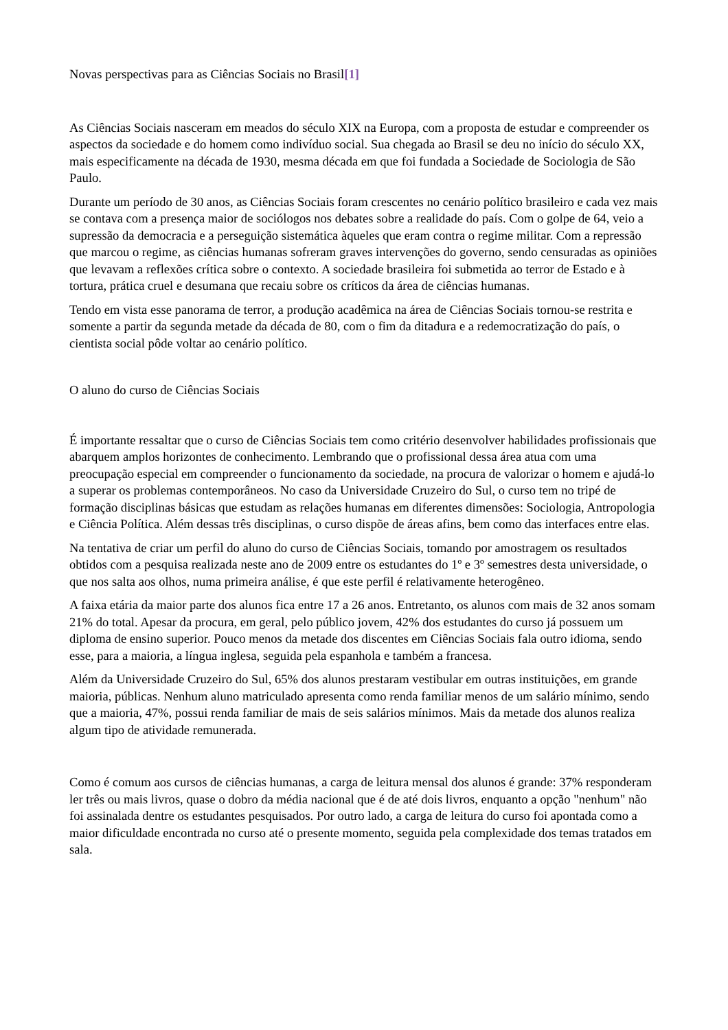Novas perspectivas para as Ciências Sociais no Brasil[1]
As Ciências Sociais nasceram em meados do século XIX na Europa, com a proposta de estudar e compreender os aspectos da sociedade e do homem como indivíduo social. Sua chegada ao Brasil se deu no início do século XX, mais especificamente na década de 1930, mesma década em que foi fundada a Sociedade de Sociologia de São Paulo.
Durante um período de 30 anos, as Ciências Sociais foram crescentes no cenário político brasileiro e cada vez mais se contava com a presença maior de sociólogos nos debates sobre a realidade do país. Com o golpe de 64, veio a supressão da democracia e a perseguição sistemática àqueles que eram contra o regime militar. Com a repressão que marcou o regime, as ciências humanas sofreram graves intervenções do governo, sendo censuradas as opiniões que levavam a reflexões crítica sobre o contexto. A sociedade brasileira foi submetida ao terror de Estado e à tortura, prática cruel e desumana que recaiu sobre os críticos da área de ciências humanas.
Tendo em vista esse panorama de terror, a produção acadêmica na área de Ciências Sociais tornou-se restrita e somente a partir da segunda metade da década de 80, com o fim da ditadura e a redemocratização do país, o cientista social pôde voltar ao cenário político.
O aluno do curso de Ciências Sociais
É importante ressaltar que o curso de Ciências Sociais tem como critério desenvolver habilidades profissionais que abarquem amplos horizontes de conhecimento. Lembrando que o profissional dessa área atua com uma preocupação especial em compreender o funcionamento da sociedade, na procura de valorizar o homem e ajudá-lo a superar os problemas contemporâneos. No caso da Universidade Cruzeiro do Sul, o curso tem no tripé de formação disciplinas básicas que estudam as relações humanas em diferentes dimensões: Sociologia, Antropologia e Ciência Política. Além dessas três disciplinas, o curso dispõe de áreas afins, bem como das interfaces entre elas.
Na tentativa de criar um perfil do aluno do curso de Ciências Sociais, tomando por amostragem os resultados obtidos com a pesquisa realizada neste ano de 2009 entre os estudantes do 1º e 3º semestres desta universidade, o que nos salta aos olhos, numa primeira análise, é que este perfil é relativamente heterogêneo.
A faixa etária da maior parte dos alunos fica entre 17 a 26 anos. Entretanto, os alunos com mais de 32 anos somam 21% do total. Apesar da procura, em geral, pelo público jovem, 42% dos estudantes do curso já possuem um diploma de ensino superior. Pouco menos da metade dos discentes em Ciências Sociais fala outro idioma, sendo esse, para a maioria, a língua inglesa, seguida pela espanhola e também a francesa.
Além da Universidade Cruzeiro do Sul, 65% dos alunos prestaram vestibular em outras instituições, em grande maioria, públicas. Nenhum aluno matriculado apresenta como renda familiar menos de um salário mínimo, sendo que a maioria, 47%, possui renda familiar de mais de seis salários mínimos. Mais da metade dos alunos realiza algum tipo de atividade remunerada.
Como é comum aos cursos de ciências humanas, a carga de leitura mensal dos alunos é grande: 37% responderam ler três ou mais livros, quase o dobro da média nacional que é de até dois livros, enquanto a opção "nenhum" não foi assinalada dentre os estudantes pesquisados. Por outro lado, a carga de leitura do curso foi apontada como a maior dificuldade encontrada no curso até o presente momento, seguida pela complexidade dos temas tratados em sala.